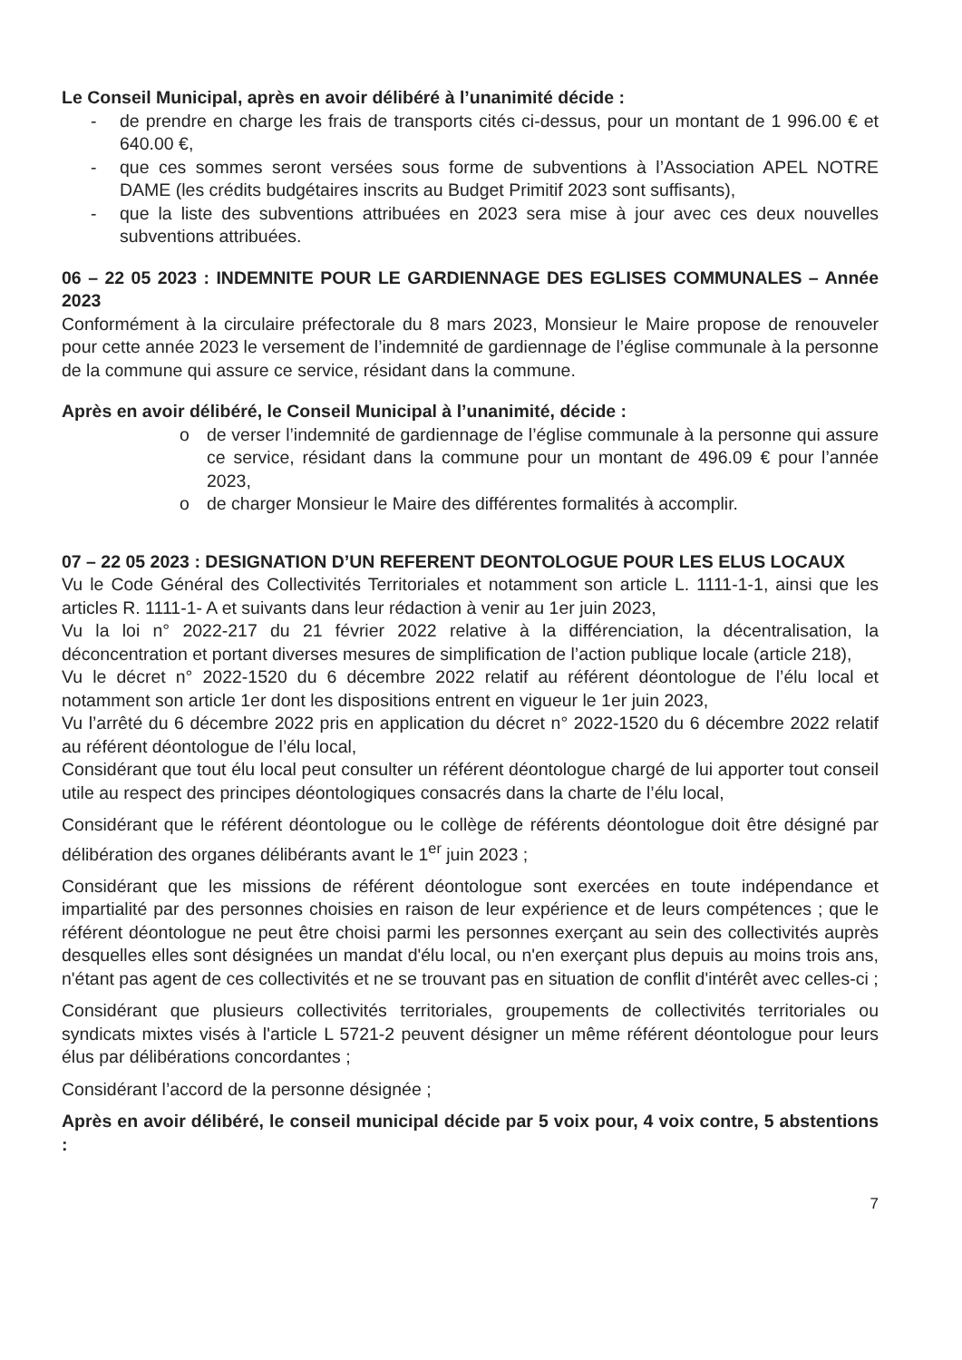Le Conseil Municipal, après en avoir délibéré à l’unanimité décide :
- de prendre en charge les frais de transports cités ci-dessus, pour un montant de 1 996.00 € et 640.00 €,
- que ces sommes seront versées sous forme de subventions à l’Association APEL NOTRE DAME (les crédits budgétaires inscrits au Budget Primitif 2023 sont suffisants),
- que la liste des subventions attribuées en 2023 sera mise à jour avec ces deux nouvelles subventions attribuées.
06 – 22 05 2023 : INDEMNITE POUR LE GARDIENNAGE DES EGLISES COMMUNALES – Année 2023
Conformément à la circulaire préfectorale du 8 mars 2023, Monsieur le Maire propose de renouveler pour cette année 2023 le versement de l’indemnité de gardiennage de l’église communale à la personne de la commune qui assure ce service, résidant dans la commune.
Après en avoir délibéré, le Conseil Municipal à l’unanimité, décide :
o de verser l’indemnité de gardiennage de l’église communale à la personne qui assure ce service, résidant dans la commune pour un montant de 496.09 € pour l’année 2023,
o de charger Monsieur le Maire des différentes formalités à accomplir.
07 – 22 05 2023 : DESIGNATION D’UN REFERENT DEONTOLOGUE POUR LES ELUS LOCAUX
Vu le Code Général des Collectivités Territoriales et notamment son article L. 1111-1-1, ainsi que les articles R. 1111-1- A et suivants dans leur rédaction à venir au 1er juin 2023,
Vu la loi n° 2022-217 du 21 février 2022 relative à la différenciation, la décentralisation, la déconcentration et portant diverses mesures de simplification de l’action publique locale (article 218),
Vu le décret n° 2022-1520 du 6 décembre 2022 relatif au référent déontologue de l’élu local et notamment son article 1er dont les dispositions entrent en vigueur le 1er juin 2023,
Vu l’arrêté du 6 décembre 2022 pris en application du décret n° 2022-1520 du 6 décembre 2022 relatif au référent déontologue de l’élu local,
Considérant que tout élu local peut consulter un référent déontologue chargé de lui apporter tout conseil utile au respect des principes déontologiques consacrés dans la charte de l’élu local,
Considérant que le référent déontologue ou le collège de référents déontologue doit être désigné par délibération des organes délibérants avant le 1<sup>er</sup> juin 2023 ;
Considérant que les missions de référent déontologue sont exercées en toute indépendance et impartialité par des personnes choisies en raison de leur expérience et de leurs compétences ; que le référent déontologue ne peut être choisi parmi les personnes exerçant au sein des collectivités auprès desquelles elles sont désignées un mandat d'élu local, ou n'en exerçant plus depuis au moins trois ans, n'étant pas agent de ces collectivités et ne se trouvant pas en situation de conflit d'intérêt avec celles-ci ;
Considérant que plusieurs collectivités territoriales, groupements de collectivités territoriales ou syndicats mixtes visés à l'article L 5721-2 peuvent désigner un même référent déontologue pour leurs élus par délibérations concordantes ;
Considérant l’accord de la personne désignée ;
Après en avoir délibéré, le conseil municipal décide par 5 voix pour, 4 voix contre, 5 abstentions :
7